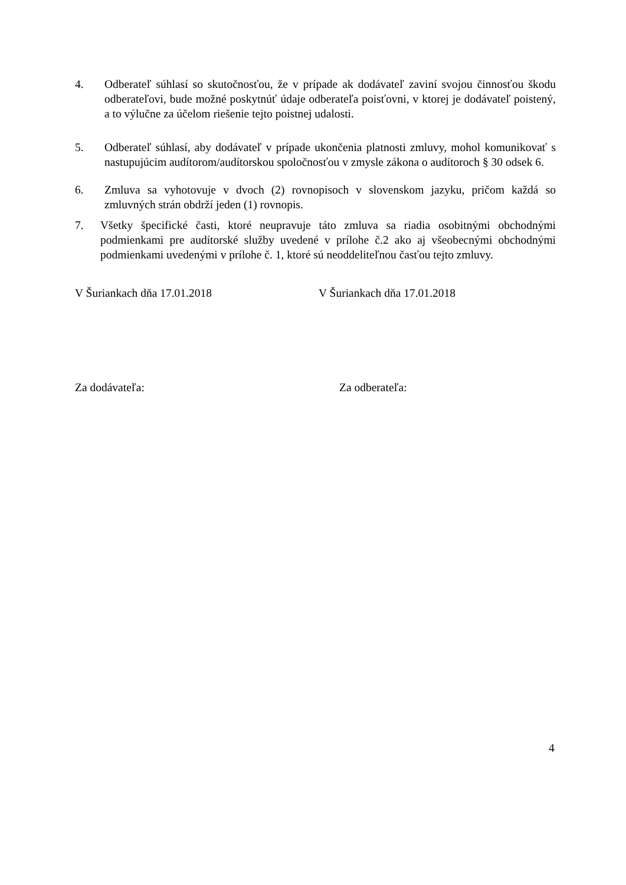4. Odberateľ súhlasí so skutočnosťou, že v prípade ak dodávateľ zaviní svojou činnosťou škodu odberateľovi, bude možné poskytnúť údaje odberateľa poisťovni, v ktorej je dodávateľ poistený, a to výlučne za účelom riešenie tejto poistnej udalosti.
5. Odberateľ súhlasí, aby dodávateľ v prípade ukončenia platnosti zmluvy, mohol komunikovať s nastupujúcim audítorom/audítorskou spoločnosťou v zmysle zákona o audítoroch § 30 odsek 6.
6. Zmluva sa vyhotovuje v dvoch (2) rovnopisoch v slovenskom jazyku, pričom každá so zmluvných strán obdrží jeden (1) rovnopis.
7. Všetky špecifické časti, ktoré neupravuje táto zmluva sa riadia osobitnými obchodnými podmienkami pre audítorské služby uvedené v prílohe č.2 ako aj všeobecnými obchodnými podmienkami uvedenými v prílohe č. 1, ktoré sú neoddeliteľnou časťou tejto zmluvy.
V Šuriankach dňa 17.01.2018 V Šuriankach dňa 17.01.2018
Za dodávateľa: Za odberateľa:
4